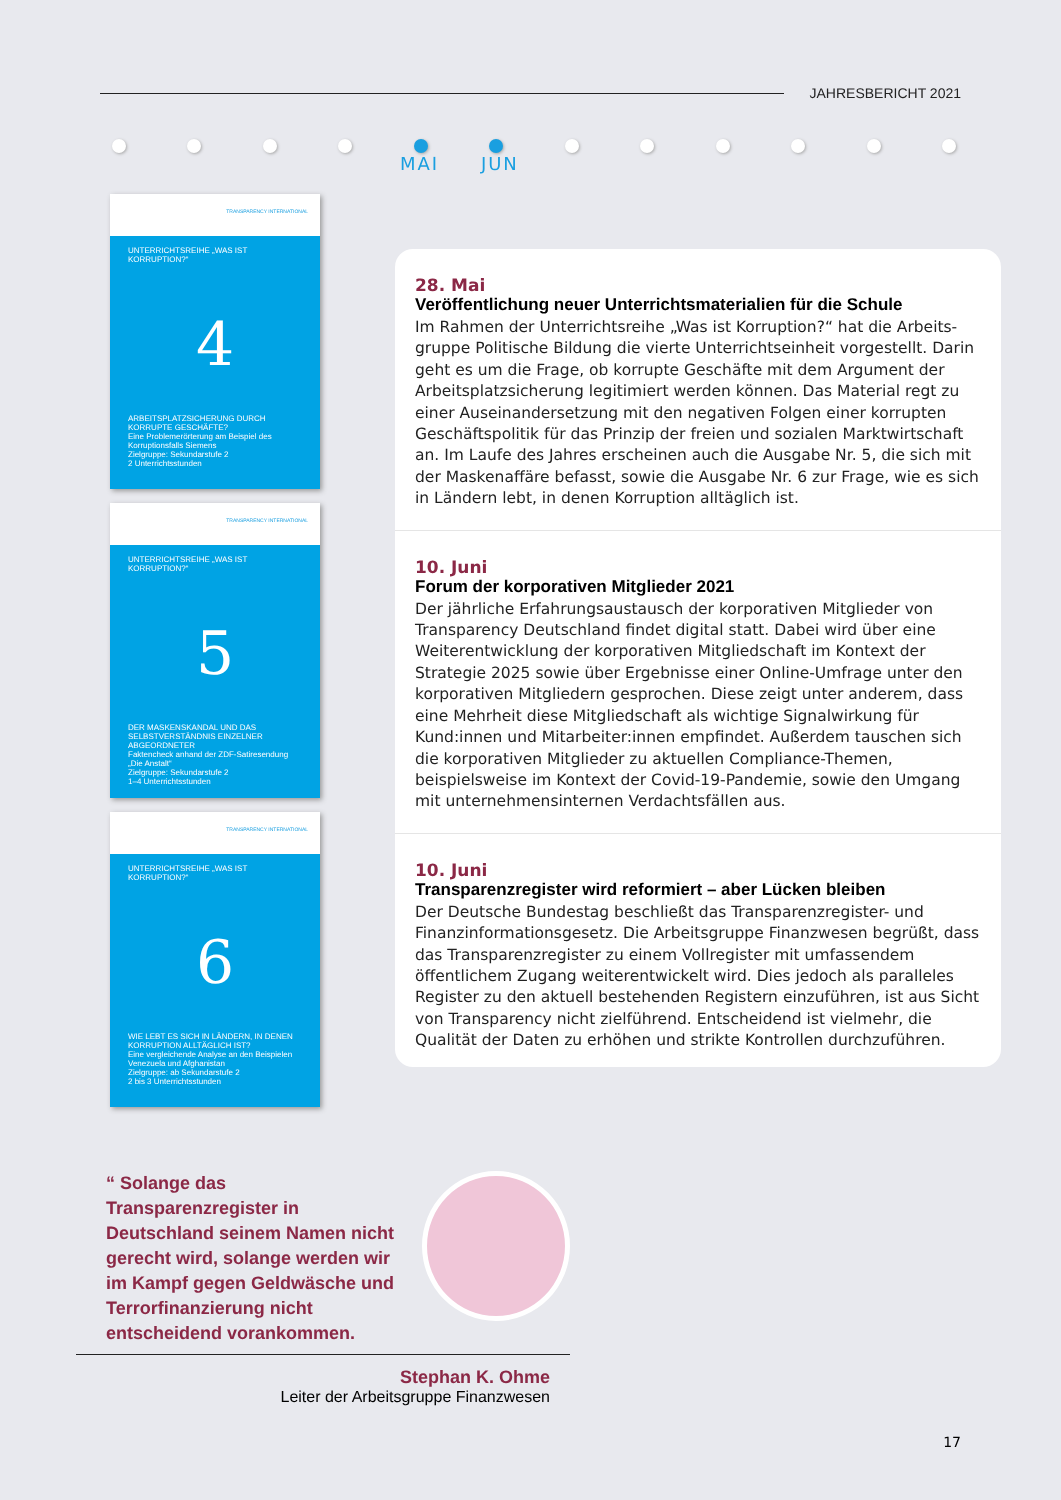JAHRESBERICHT 2021
MAI JUN
TRANSPARENCY INTERNATIONAL
UNTERRICHTSREIHE „WAS IST KORRUPTION?“
4
ARBEITSPLATZSICHERUNG DURCH KORRUPTE GESCHÄFTE?
Eine Problemerörterung am Beispiel des Korruptionsfalls Siemens
Zielgruppe: Sekundarstufe 2
2 Unterrichtsstunden
TRANSPARENCY INTERNATIONAL
UNTERRICHTSREIHE „WAS IST KORRUPTION?“
5
DER MASKENSKANDAL UND DAS SELBSTVERSTÄNDNIS EINZELNER ABGEORDNETER
Faktencheck anhand der ZDF-Satiresendung „Die Anstalt“
Zielgruppe: Sekundarstufe 2
1–4 Unterrichtsstunden
TRANSPARENCY INTERNATIONAL
UNTERRICHTSREIHE „WAS IST KORRUPTION?“
6
WIE LEBT ES SICH IN LÄNDERN, IN DENEN KORRUPTION ALLTÄGLICH IST?
Eine vergleichende Analyse an den Beispielen Venezuela und Afghanistan
Zielgruppe: ab Sekundarstufe 2
2 bis 3 Unterrichtsstunden
28. Mai
Veröffentlichung neuer Unterrichtsmaterialien für die Schule
Im Rahmen der Unterrichtsreihe „Was ist Korruption?“ hat die Arbeits­gruppe Politische Bildung die vierte Unterrichtseinheit vorgestellt. Darin geht es um die Frage, ob korrupte Geschäfte mit dem Argument der Arbeitsplatzsicherung legitimiert werden können. Das Material regt zu einer Auseinandersetzung mit den negativen Folgen einer korrupten Geschäftspolitik für das Prinzip der freien und sozialen Marktwirtschaft an. Im Laufe des Jahres erscheinen auch die Ausgabe Nr. 5, die sich mit der Maskenaffäre befasst, sowie die Ausgabe Nr. 6 zur Frage, wie es sich in Ländern lebt, in denen Korruption alltäglich ist.
10. Juni
Forum der korporativen Mitglieder 2021
Der jährliche Erfahrungsaustausch der korporativen Mitglieder von Transparency Deutschland findet digital statt. Dabei wird über eine Weiterentwicklung der korporativen Mitgliedschaft im Kontext der Strategie 2025 sowie über Ergebnisse einer Online-Umfrage unter den korporativen Mitgliedern gesprochen. Diese zeigt unter anderem, dass eine Mehrheit diese Mitgliedschaft als wichtige Signalwirkung für Kund:innen und Mitarbeiter:innen empfindet. Außerdem tauschen sich die korporativen Mitglieder zu aktuellen Compliance-Themen, beispielsweise im Kontext der Covid-19-Pandemie, sowie den Umgang mit unternehmensinternen Verdachtsfällen aus.
10. Juni
Transparenzregister wird reformiert – aber Lücken bleiben
Der Deutsche Bundestag beschließt das Transparenzregister- und Finanzinformationsgesetz. Die Arbeitsgruppe Finanzwesen begrüßt, dass das Transparenzregister zu einem Vollregister mit umfassendem öffentlichem Zugang weiterentwickelt wird. Dies jedoch als paralleles Register zu den aktuell bestehenden Registern einzuführen, ist aus Sicht von Transparency nicht zielführend. Entscheidend ist vielmehr, die Qualität der Daten zu erhöhen und strikte Kontrollen durchzuführen.
“ Solange das Transparenzregister in Deutschland seinem Namen nicht gerecht wird, solange werden wir im Kampf gegen Geldwäsche und Terrorfinanzierung nicht entscheidend vorankommen.
Stephan K. Ohme
Leiter der Arbeitsgruppe Finanzwesen
17